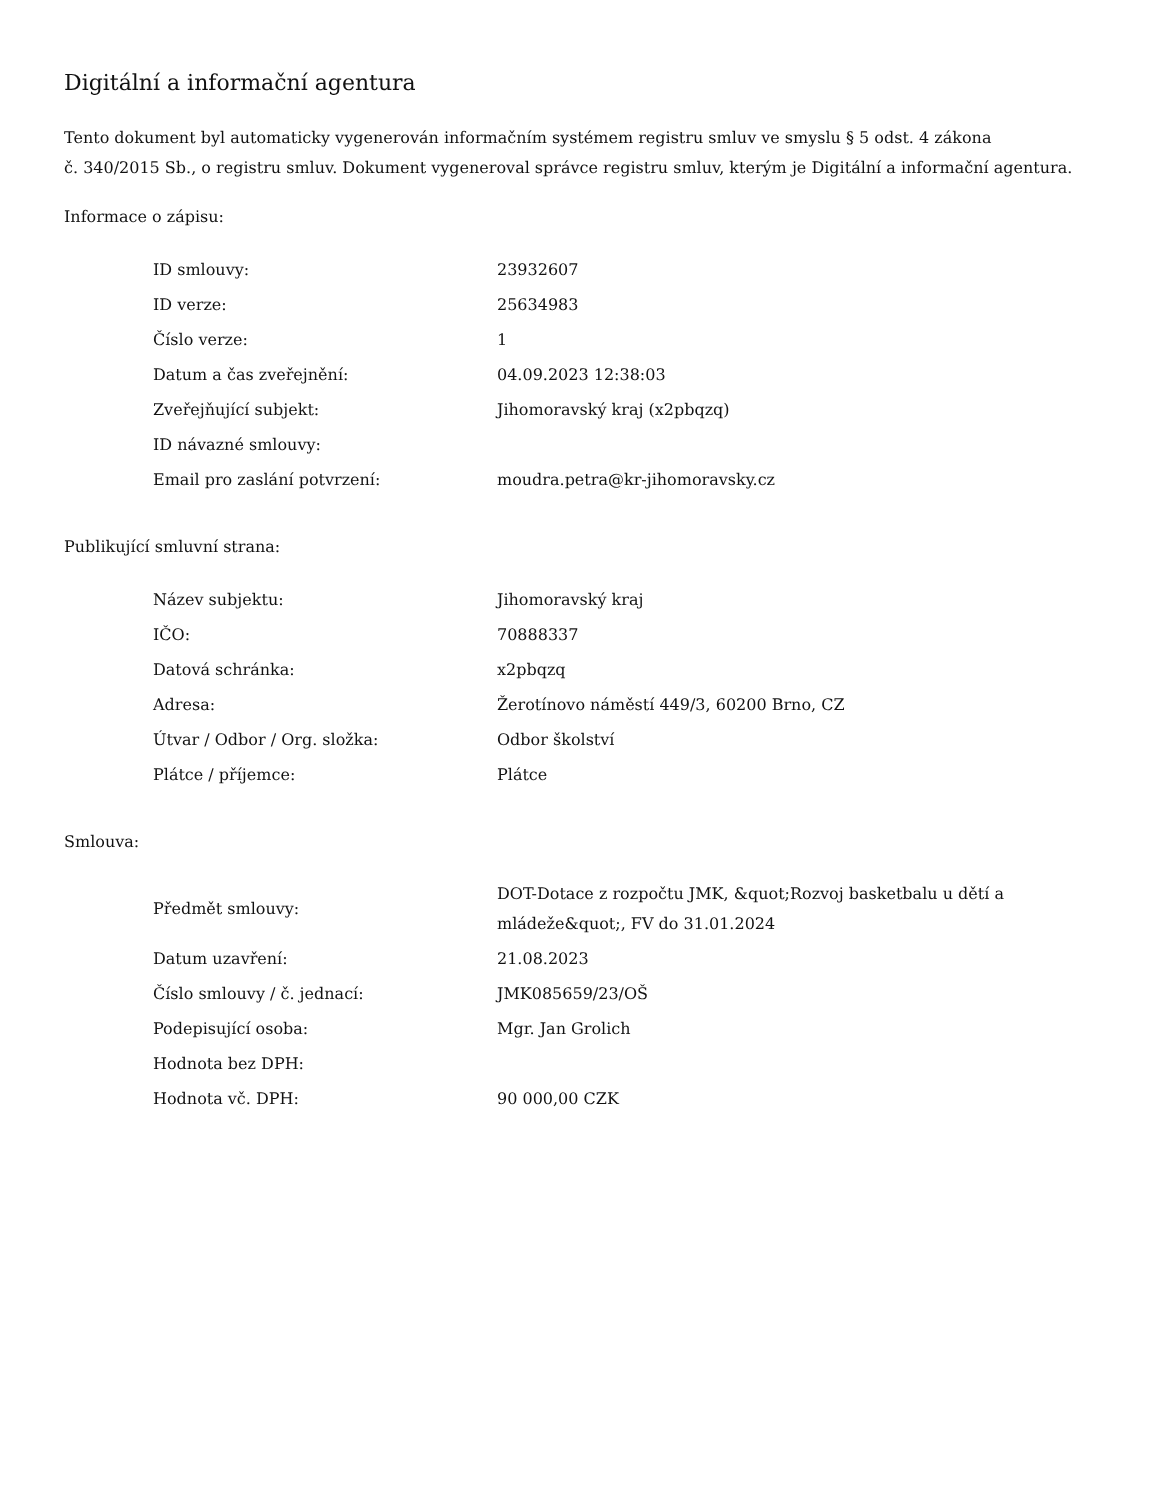Digitální a informační agentura
Tento dokument byl automaticky vygenerován informačním systémem registru smluv ve smyslu § 5 odst. 4 zákona
č. 340/2015 Sb., o registru smluv. Dokument vygeneroval správce registru smluv, kterým je Digitální a informační agentura.
Informace o zápisu:
| ID smlouvy: | 23932607 |
| ID verze: | 25634983 |
| Číslo verze: | 1 |
| Datum a čas zveřejnění: | 04.09.2023 12:38:03 |
| Zveřejňující subjekt: | Jihomoravský kraj (x2pbqzq) |
| ID návazné smlouvy: | |
| Email pro zaslání potvrzení: | moudra.petra@kr-jihomoravsky.cz |
Publikující smluvní strana:
| Název subjektu: | Jihomoravský kraj |
| IČO: | 70888337 |
| Datová schránka: | x2pbqzq |
| Adresa: | Žerotínovo náměstí 449/3, 60200 Brno, CZ |
| Útvar / Odbor / Org. složka: | Odbor školství |
| Plátce / příjemce: | Plátce |
Smlouva:
| Předmět smlouvy: | DOT-Dotace z rozpočtu JMK, &quot;Rozvoj basketbalu u dětí a mládeže&quot;, FV do 31.01.2024 |
| Datum uzavření: | 21.08.2023 |
| Číslo smlouvy / č. jednací: | JMK085659/23/OŠ |
| Podepisující osoba: | Mgr. Jan Grolich |
| Hodnota bez DPH: | |
| Hodnota vč. DPH: | 90 000,00 CZK |